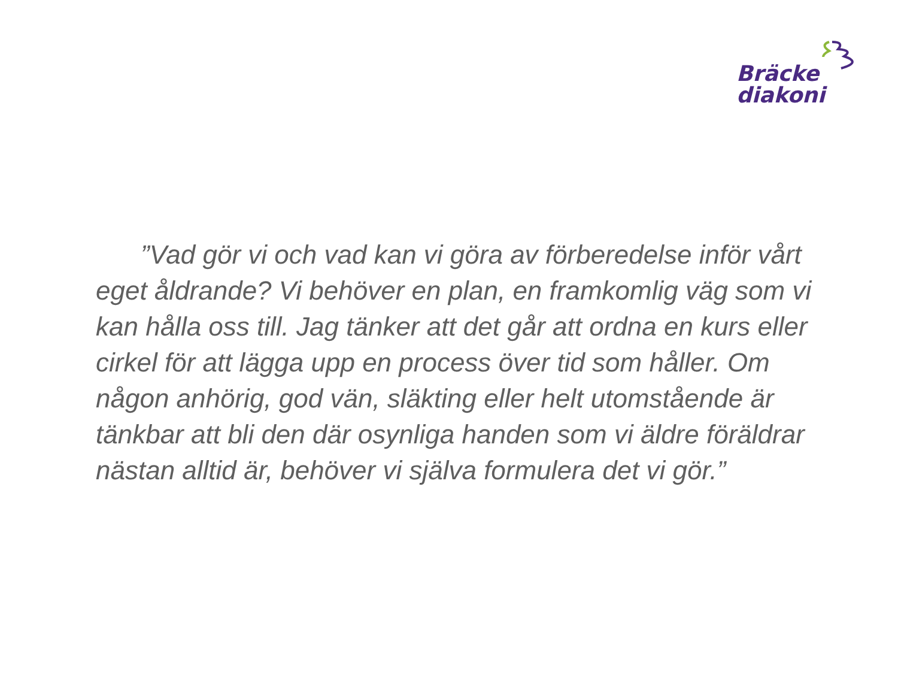Bräcke
diakoni
”Vad gör vi och vad kan vi göra av förberedelse inför vårt eget åldrande? Vi behöver en plan, en framkomlig väg som vi kan hålla oss till. Jag tänker att det går att ordna en kurs eller cirkel för att lägga upp en process över tid som håller. Om någon anhörig, god vän, släkting eller helt utomstående är tänkbar att bli den där osynliga handen som vi äldre föräldrar nästan alltid är, behöver vi själva formulera det vi gör.”